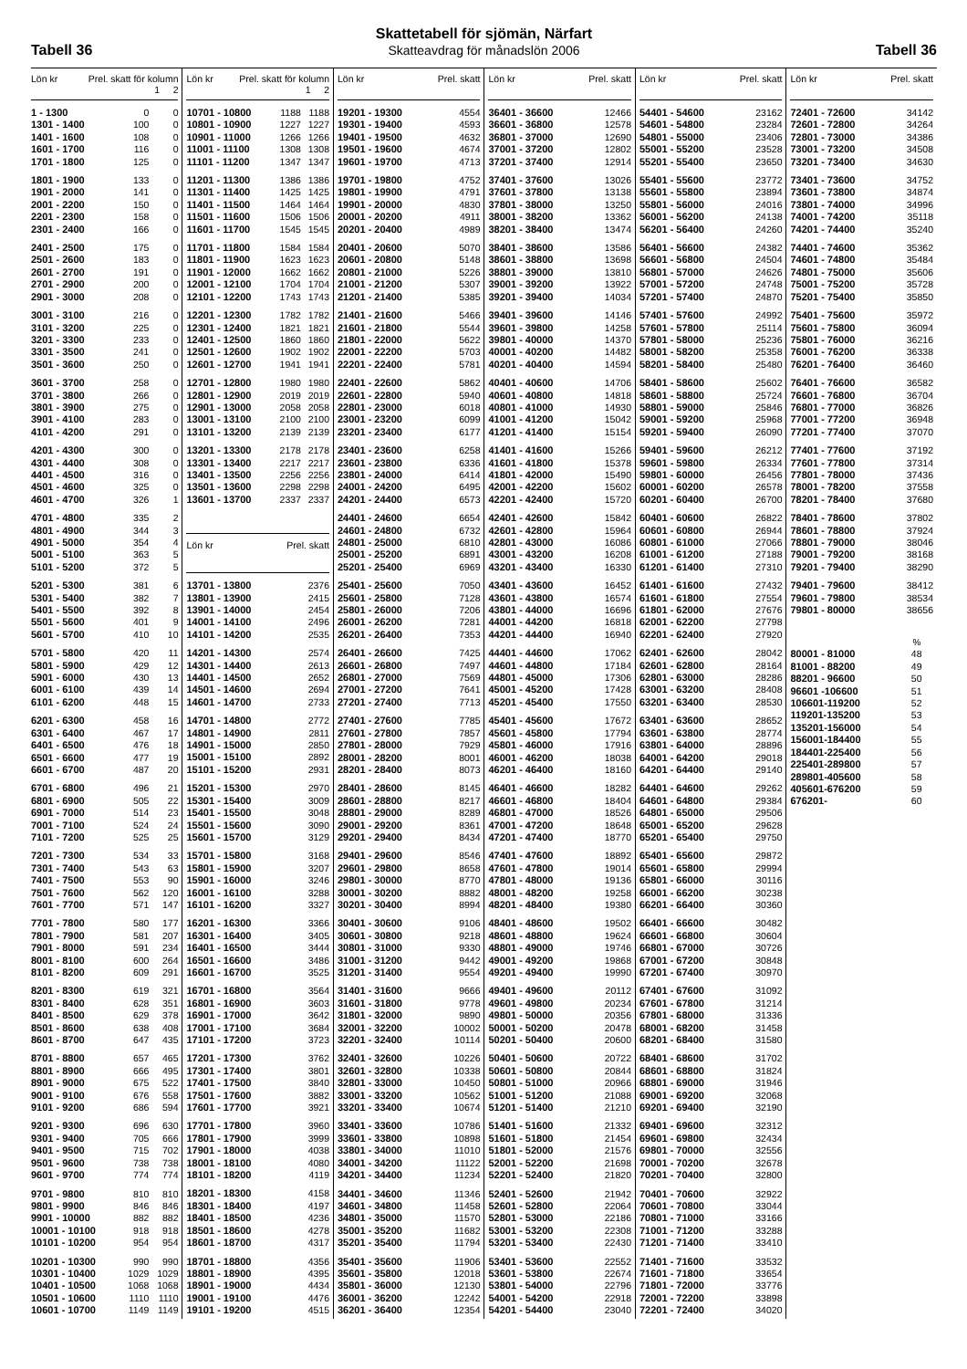Tabell 36
Skattetabell för sjömän, Närfart
Skatteavdrag för månadslön 2006
Tabell 36
Lön kr Prel. skatt för kolumn
1 2
| 1 - 1300 | 0 | 0 |
| 1301 - 1400 | 100 | 0 |
| 1401 - 1600 | 108 | 0 |
| 1601 - 1700 | 116 | 0 |
| 1701 - 1800 | 125 | 0 |
| 1801 - 1900 | 133 | 0 |
| 1901 - 2000 | 141 | 0 |
| 2001 - 2200 | 150 | 0 |
| 2201 - 2300 | 158 | 0 |
| 2301 - 2400 | 166 | 0 |
| 2401 - 2500 | 175 | 0 |
| 2501 - 2600 | 183 | 0 |
| 2601 - 2700 | 191 | 0 |
| 2701 - 2900 | 200 | 0 |
| 2901 - 3000 | 208 | 0 |
| 3001 - 3100 | 216 | 0 |
| 3101 - 3200 | 225 | 0 |
| 3201 - 3300 | 233 | 0 |
| 3301 - 3500 | 241 | 0 |
| 3501 - 3600 | 250 | 0 |
| 3601 - 3700 | 258 | 0 |
| 3701 - 3800 | 266 | 0 |
| 3801 - 3900 | 275 | 0 |
| 3901 - 4100 | 283 | 0 |
| 4101 - 4200 | 291 | 0 |
| 4201 - 4300 | 300 | 0 |
| 4301 - 4400 | 308 | 0 |
| 4401 - 4500 | 316 | 0 |
| 4501 - 4600 | 325 | 0 |
| 4601 - 4700 | 326 | 1 |
| 4701 - 4800 | 335 | 2 |
| 4801 - 4900 | 344 | 3 |
| 4901 - 5000 | 354 | 4 |
| 5001 - 5100 | 363 | 5 |
| 5101 - 5200 | 372 | 5 |
| 5201 - 5300 | 381 | 6 |
| 5301 - 5400 | 382 | 7 |
| 5401 - 5500 | 392 | 8 |
| 5501 - 5600 | 401 | 9 |
| 5601 - 5700 | 410 | 10 |
| 5701 - 5800 | 420 | 11 |
| 5801 - 5900 | 429 | 12 |
| 5901 - 6000 | 430 | 13 |
| 6001 - 6100 | 439 | 14 |
| 6101 - 6200 | 448 | 15 |
| 6201 - 6300 | 458 | 16 |
| 6301 - 6400 | 467 | 17 |
| 6401 - 6500 | 476 | 18 |
| 6501 - 6600 | 477 | 19 |
| 6601 - 6700 | 487 | 20 |
| 6701 - 6800 | 496 | 21 |
| 6801 - 6900 | 505 | 22 |
| 6901 - 7000 | 514 | 23 |
| 7001 - 7100 | 524 | 24 |
| 7101 - 7200 | 525 | 25 |
| 7201 - 7300 | 534 | 33 |
| 7301 - 7400 | 543 | 63 |
| 7401 - 7500 | 553 | 90 |
| 7501 - 7600 | 562 | 120 |
| 7601 - 7700 | 571 | 147 |
| 7701 - 7800 | 580 | 177 |
| 7801 - 7900 | 581 | 207 |
| 7901 - 8000 | 591 | 234 |
| 8001 - 8100 | 600 | 264 |
| 8101 - 8200 | 609 | 291 |
| 8201 - 8300 | 619 | 321 |
| 8301 - 8400 | 628 | 351 |
| 8401 - 8500 | 629 | 378 |
| 8501 - 8600 | 638 | 408 |
| 8601 - 8700 | 647 | 435 |
| 8701 - 8800 | 657 | 465 |
| 8801 - 8900 | 666 | 495 |
| 8901 - 9000 | 675 | 522 |
| 9001 - 9100 | 676 | 558 |
| 9101 - 9200 | 686 | 594 |
| 9201 - 9300 | 696 | 630 |
| 9301 - 9400 | 705 | 666 |
| 9401 - 9500 | 715 | 702 |
| 9501 - 9600 | 738 | 738 |
| 9601 - 9700 | 774 | 774 |
| 9701 - 9800 | 810 | 810 |
| 9801 - 9900 | 846 | 846 |
| 9901 - 10000 | 882 | 882 |
| 10001 - 10100 | 918 | 918 |
| 10101 - 10200 | 954 | 954 |
| 10201 - 10300 | 990 | 990 |
| 10301 - 10400 | 1029 | 1029 |
| 10401 - 10500 | 1068 | 1068 |
| 10501 - 10600 | 1110 | 1110 |
| 10601 - 10700 | 1149 | 1149 |
Lön kr Prel. skatt för kolumn
1 2
| 10701 - 10800 | 1188 | 1188 |
| 10801 - 10900 | 1227 | 1227 |
| 10901 - 11000 | 1266 | 1266 |
| 11001 - 11100 | 1308 | 1308 |
| 11101 - 11200 | 1347 | 1347 |
| 11201 - 11300 | 1386 | 1386 |
| 11301 - 11400 | 1425 | 1425 |
| 11401 - 11500 | 1464 | 1464 |
| 11501 - 11600 | 1506 | 1506 |
| 11601 - 11700 | 1545 | 1545 |
| 11701 - 11800 | 1584 | 1584 |
| 11801 - 11900 | 1623 | 1623 |
| 11901 - 12000 | 1662 | 1662 |
| 12001 - 12100 | 1704 | 1704 |
| 12101 - 12200 | 1743 | 1743 |
| 12201 - 12300 | 1782 | 1782 |
| 12301 - 12400 | 1821 | 1821 |
| 12401 - 12500 | 1860 | 1860 |
| 12501 - 12600 | 1902 | 1902 |
| 12601 - 12700 | 1941 | 1941 |
| 12701 - 12800 | 1980 | 1980 |
| 12801 - 12900 | 2019 | 2019 |
| 12901 - 13000 | 2058 | 2058 |
| 13001 - 13100 | 2100 | 2100 |
| 13101 - 13200 | 2139 | 2139 |
| 13201 - 13300 | 2178 | 2178 |
| 13301 - 13400 | 2217 | 2217 |
| 13401 - 13500 | 2256 | 2256 |
| 13501 - 13600 | 2298 | 2298 |
| 13601 - 13700 | 2337 | 2337 |
Lön kr Prel. skatt
| 13701 - 13800 | 2376 |
| 13801 - 13900 | 2415 |
| 13901 - 14000 | 2454 |
| 14001 - 14100 | 2496 |
| 14101 - 14200 | 2535 |
| 14201 - 14300 | 2574 |
| 14301 - 14400 | 2613 |
| 14401 - 14500 | 2652 |
| 14501 - 14600 | 2694 |
| 14601 - 14700 | 2733 |
| 14701 - 14800 | 2772 |
| 14801 - 14900 | 2811 |
| 14901 - 15000 | 2850 |
| 15001 - 15100 | 2892 |
| 15101 - 15200 | 2931 |
| 15201 - 15300 | 2970 |
| 15301 - 15400 | 3009 |
| 15401 - 15500 | 3048 |
| 15501 - 15600 | 3090 |
| 15601 - 15700 | 3129 |
| 15701 - 15800 | 3168 |
| 15801 - 15900 | 3207 |
| 15901 - 16000 | 3246 |
| 16001 - 16100 | 3288 |
| 16101 - 16200 | 3327 |
| 16201 - 16300 | 3366 |
| 16301 - 16400 | 3405 |
| 16401 - 16500 | 3444 |
| 16501 - 16600 | 3486 |
| 16601 - 16700 | 3525 |
| 16701 - 16800 | 3564 |
| 16801 - 16900 | 3603 |
| 16901 - 17000 | 3642 |
| 17001 - 17100 | 3684 |
| 17101 - 17200 | 3723 |
| 17201 - 17300 | 3762 |
| 17301 - 17400 | 3801 |
| 17401 - 17500 | 3840 |
| 17501 - 17600 | 3882 |
| 17601 - 17700 | 3921 |
| 17701 - 17800 | 3960 |
| 17801 - 17900 | 3999 |
| 17901 - 18000 | 4038 |
| 18001 - 18100 | 4080 |
| 18101 - 18200 | 4119 |
| 18201 - 18300 | 4158 |
| 18301 - 18400 | 4197 |
| 18401 - 18500 | 4236 |
| 18501 - 18600 | 4278 |
| 18601 - 18700 | 4317 |
| 18701 - 18800 | 4356 |
| 18801 - 18900 | 4395 |
| 18901 - 19000 | 4434 |
| 19001 - 19100 | 4476 |
| 19101 - 19200 | 4515 |
Lön kr Prel. skatt
| 19201 - 19300 | 4554 |
| 19301 - 19400 | 4593 |
| 19401 - 19500 | 4632 |
| 19501 - 19600 | 4674 |
| 19601 - 19700 | 4713 |
| 19701 - 19800 | 4752 |
| 19801 - 19900 | 4791 |
| 19901 - 20000 | 4830 |
| 20001 - 20200 | 4911 |
| 20201 - 20400 | 4989 |
| 20401 - 20600 | 5070 |
| 20601 - 20800 | 5148 |
| 20801 - 21000 | 5226 |
| 21001 - 21200 | 5307 |
| 21201 - 21400 | 5385 |
| 21401 - 21600 | 5466 |
| 21601 - 21800 | 5544 |
| 21801 - 22000 | 5622 |
| 22001 - 22200 | 5703 |
| 22201 - 22400 | 5781 |
| 22401 - 22600 | 5862 |
| 22601 - 22800 | 5940 |
| 22801 - 23000 | 6018 |
| 23001 - 23200 | 6099 |
| 23201 - 23400 | 6177 |
| 23401 - 23600 | 6258 |
| 23601 - 23800 | 6336 |
| 23801 - 24000 | 6414 |
| 24001 - 24200 | 6495 |
| 24201 - 24400 | 6573 |
| 24401 - 24600 | 6654 |
| 24601 - 24800 | 6732 |
| 24801 - 25000 | 6810 |
| 25001 - 25200 | 6891 |
| 25201 - 25400 | 6969 |
| 25401 - 25600 | 7050 |
| 25601 - 25800 | 7128 |
| 25801 - 26000 | 7206 |
| 26001 - 26200 | 7281 |
| 26201 - 26400 | 7353 |
| 26401 - 26600 | 7425 |
| 26601 - 26800 | 7497 |
| 26801 - 27000 | 7569 |
| 27001 - 27200 | 7641 |
| 27201 - 27400 | 7713 |
| 27401 - 27600 | 7785 |
| 27601 - 27800 | 7857 |
| 27801 - 28000 | 7929 |
| 28001 - 28200 | 8001 |
| 28201 - 28400 | 8073 |
| 28401 - 28600 | 8145 |
| 28601 - 28800 | 8217 |
| 28801 - 29000 | 8289 |
| 29001 - 29200 | 8361 |
| 29201 - 29400 | 8434 |
| 29401 - 29600 | 8546 |
| 29601 - 29800 | 8658 |
| 29801 - 30000 | 8770 |
| 30001 - 30200 | 8882 |
| 30201 - 30400 | 8994 |
| 30401 - 30600 | 9106 |
| 30601 - 30800 | 9218 |
| 30801 - 31000 | 9330 |
| 31001 - 31200 | 9442 |
| 31201 - 31400 | 9554 |
| 31401 - 31600 | 9666 |
| 31601 - 31800 | 9778 |
| 31801 - 32000 | 9890 |
| 32001 - 32200 | 10002 |
| 32201 - 32400 | 10114 |
| 32401 - 32600 | 10226 |
| 32601 - 32800 | 10338 |
| 32801 - 33000 | 10450 |
| 33001 - 33200 | 10562 |
| 33201 - 33400 | 10674 |
| 33401 - 33600 | 10786 |
| 33601 - 33800 | 10898 |
| 33801 - 34000 | 11010 |
| 34001 - 34200 | 11122 |
| 34201 - 34400 | 11234 |
| 34401 - 34600 | 11346 |
| 34601 - 34800 | 11458 |
| 34801 - 35000 | 11570 |
| 35001 - 35200 | 11682 |
| 35201 - 35400 | 11794 |
| 35401 - 35600 | 11906 |
| 35601 - 35800 | 12018 |
| 35801 - 36000 | 12130 |
| 36001 - 36200 | 12242 |
| 36201 - 36400 | 12354 |
Lön kr Prel. skatt
| 36401 - 36600 | 12466 |
| 36601 - 36800 | 12578 |
| 36801 - 37000 | 12690 |
| 37001 - 37200 | 12802 |
| 37201 - 37400 | 12914 |
| 37401 - 37600 | 13026 |
| 37601 - 37800 | 13138 |
| 37801 - 38000 | 13250 |
| 38001 - 38200 | 13362 |
| 38201 - 38400 | 13474 |
| 38401 - 38600 | 13586 |
| 38601 - 38800 | 13698 |
| 38801 - 39000 | 13810 |
| 39001 - 39200 | 13922 |
| 39201 - 39400 | 14034 |
| 39401 - 39600 | 14146 |
| 39601 - 39800 | 14258 |
| 39801 - 40000 | 14370 |
| 40001 - 40200 | 14482 |
| 40201 - 40400 | 14594 |
| 40401 - 40600 | 14706 |
| 40601 - 40800 | 14818 |
| 40801 - 41000 | 14930 |
| 41001 - 41200 | 15042 |
| 41201 - 41400 | 15154 |
| 41401 - 41600 | 15266 |
| 41601 - 41800 | 15378 |
| 41801 - 42000 | 15490 |
| 42001 - 42200 | 15602 |
| 42201 - 42400 | 15720 |
| 42401 - 42600 | 15842 |
| 42601 - 42800 | 15964 |
| 42801 - 43000 | 16086 |
| 43001 - 43200 | 16208 |
| 43201 - 43400 | 16330 |
| 43401 - 43600 | 16452 |
| 43601 - 43800 | 16574 |
| 43801 - 44000 | 16696 |
| 44001 - 44200 | 16818 |
| 44201 - 44400 | 16940 |
| 44401 - 44600 | 17062 |
| 44601 - 44800 | 17184 |
| 44801 - 45000 | 17306 |
| 45001 - 45200 | 17428 |
| 45201 - 45400 | 17550 |
| 45401 - 45600 | 17672 |
| 45601 - 45800 | 17794 |
| 45801 - 46000 | 17916 |
| 46001 - 46200 | 18038 |
| 46201 - 46400 | 18160 |
| 46401 - 46600 | 18282 |
| 46601 - 46800 | 18404 |
| 46801 - 47000 | 18526 |
| 47001 - 47200 | 18648 |
| 47201 - 47400 | 18770 |
| 47401 - 47600 | 18892 |
| 47601 - 47800 | 19014 |
| 47801 - 48000 | 19136 |
| 48001 - 48200 | 19258 |
| 48201 - 48400 | 19380 |
| 48401 - 48600 | 19502 |
| 48601 - 48800 | 19624 |
| 48801 - 49000 | 19746 |
| 49001 - 49200 | 19868 |
| 49201 - 49400 | 19990 |
| 49401 - 49600 | 20112 |
| 49601 - 49800 | 20234 |
| 49801 - 50000 | 20356 |
| 50001 - 50200 | 20478 |
| 50201 - 50400 | 20600 |
| 50401 - 50600 | 20722 |
| 50601 - 50800 | 20844 |
| 50801 - 51000 | 20966 |
| 51001 - 51200 | 21088 |
| 51201 - 51400 | 21210 |
| 51401 - 51600 | 21332 |
| 51601 - 51800 | 21454 |
| 51801 - 52000 | 21576 |
| 52001 - 52200 | 21698 |
| 52201 - 52400 | 21820 |
| 52401 - 52600 | 21942 |
| 52601 - 52800 | 22064 |
| 52801 - 53000 | 22186 |
| 53001 - 53200 | 22308 |
| 53201 - 53400 | 22430 |
| 53401 - 53600 | 22552 |
| 53601 - 53800 | 22674 |
| 53801 - 54000 | 22796 |
| 54001 - 54200 | 22918 |
| 54201 - 54400 | 23040 |
Lön kr Prel. skatt
| 54401 - 54600 | 23162 |
| 54601 - 54800 | 23284 |
| 54801 - 55000 | 23406 |
| 55001 - 55200 | 23528 |
| 55201 - 55400 | 23650 |
| 55401 - 55600 | 23772 |
| 55601 - 55800 | 23894 |
| 55801 - 56000 | 24016 |
| 56001 - 56200 | 24138 |
| 56201 - 56400 | 24260 |
| 56401 - 56600 | 24382 |
| 56601 - 56800 | 24504 |
| 56801 - 57000 | 24626 |
| 57001 - 57200 | 24748 |
| 57201 - 57400 | 24870 |
| 57401 - 57600 | 24992 |
| 57601 - 57800 | 25114 |
| 57801 - 58000 | 25236 |
| 58001 - 58200 | 25358 |
| 58201 - 58400 | 25480 |
| 58401 - 58600 | 25602 |
| 58601 - 58800 | 25724 |
| 58801 - 59000 | 25846 |
| 59001 - 59200 | 25968 |
| 59201 - 59400 | 26090 |
| 59401 - 59600 | 26212 |
| 59601 - 59800 | 26334 |
| 59801 - 60000 | 26456 |
| 60001 - 60200 | 26578 |
| 60201 - 60400 | 26700 |
| 60401 - 60600 | 26822 |
| 60601 - 60800 | 26944 |
| 60801 - 61000 | 27066 |
| 61001 - 61200 | 27188 |
| 61201 - 61400 | 27310 |
| 61401 - 61600 | 27432 |
| 61601 - 61800 | 27554 |
| 61801 - 62000 | 27676 |
| 62001 - 62200 | 27798 |
| 62201 - 62400 | 27920 |
| 62401 - 62600 | 28042 |
| 62601 - 62800 | 28164 |
| 62801 - 63000 | 28286 |
| 63001 - 63200 | 28408 |
| 63201 - 63400 | 28530 |
| 63401 - 63600 | 28652 |
| 63601 - 63800 | 28774 |
| 63801 - 64000 | 28896 |
| 64001 - 64200 | 29018 |
| 64201 - 64400 | 29140 |
| 64401 - 64600 | 29262 |
| 64601 - 64800 | 29384 |
| 64801 - 65000 | 29506 |
| 65001 - 65200 | 29628 |
| 65201 - 65400 | 29750 |
| 65401 - 65600 | 29872 |
| 65601 - 65800 | 29994 |
| 65801 - 66000 | 30116 |
| 66001 - 66200 | 30238 |
| 66201 - 66400 | 30360 |
| 66401 - 66600 | 30482 |
| 66601 - 66800 | 30604 |
| 66801 - 67000 | 30726 |
| 67001 - 67200 | 30848 |
| 67201 - 67400 | 30970 |
| 67401 - 67600 | 31092 |
| 67601 - 67800 | 31214 |
| 67801 - 68000 | 31336 |
| 68001 - 68200 | 31458 |
| 68201 - 68400 | 31580 |
| 68401 - 68600 | 31702 |
| 68601 - 68800 | 31824 |
| 68801 - 69000 | 31946 |
| 69001 - 69200 | 32068 |
| 69201 - 69400 | 32190 |
| 69401 - 69600 | 32312 |
| 69601 - 69800 | 32434 |
| 69801 - 70000 | 32556 |
| 70001 - 70200 | 32678 |
| 70201 - 70400 | 32800 |
| 70401 - 70600 | 32922 |
| 70601 - 70800 | 33044 |
| 70801 - 71000 | 33166 |
| 71001 - 71200 | 33288 |
| 71201 - 71400 | 33410 |
| 71401 - 71600 | 33532 |
| 71601 - 71800 | 33654 |
| 71801 - 72000 | 33776 |
| 72001 - 72200 | 33898 |
| 72201 - 72400 | 34020 |
Lön kr Prel. skatt
| 72401 - 72600 | 34142 |
| 72601 - 72800 | 34264 |
| 72801 - 73000 | 34386 |
| 73001 - 73200 | 34508 |
| 73201 - 73400 | 34630 |
| 73401 - 73600 | 34752 |
| 73601 - 73800 | 34874 |
| 73801 - 74000 | 34996 |
| 74001 - 74200 | 35118 |
| 74201 - 74400 | 35240 |
| 74401 - 74600 | 35362 |
| 74601 - 74800 | 35484 |
| 74801 - 75000 | 35606 |
| 75001 - 75200 | 35728 |
| 75201 - 75400 | 35850 |
| 75401 - 75600 | 35972 |
| 75601 - 75800 | 36094 |
| 75801 - 76000 | 36216 |
| 76001 - 76200 | 36338 |
| 76201 - 76400 | 36460 |
| 76401 - 76600 | 36582 |
| 76601 - 76800 | 36704 |
| 76801 - 77000 | 36826 |
| 77001 - 77200 | 36948 |
| 77201 - 77400 | 37070 |
| 77401 - 77600 | 37192 |
| 77601 - 77800 | 37314 |
| 77801 - 78000 | 37436 |
| 78001 - 78200 | 37558 |
| 78201 - 78400 | 37680 |
| 78401 - 78600 | 37802 |
| 78601 - 78800 | 37924 |
| 78801 - 79000 | 38046 |
| 79001 - 79200 | 38168 |
| 79201 - 79400 | 38290 |
| 79401 - 79600 | 38412 |
| 79601 - 79800 | 38534 |
| 79801 - 80000 | 38656 |
| | % |
| 80001 - 81000 | 48 |
| 81001 - 88200 | 49 |
| 88201 - 96600 | 50 |
| 96601 -106600 | 51 |
| 106601-119200 | 52 |
| 119201-135200 | 53 |
| 135201-156000 | 54 |
| 156001-184400 | 55 |
| 184401-225400 | 56 |
| 225401-289800 | 57 |
| 289801-405600 | 58 |
| 405601-676200 | 59 |
| 676201- | 60 |